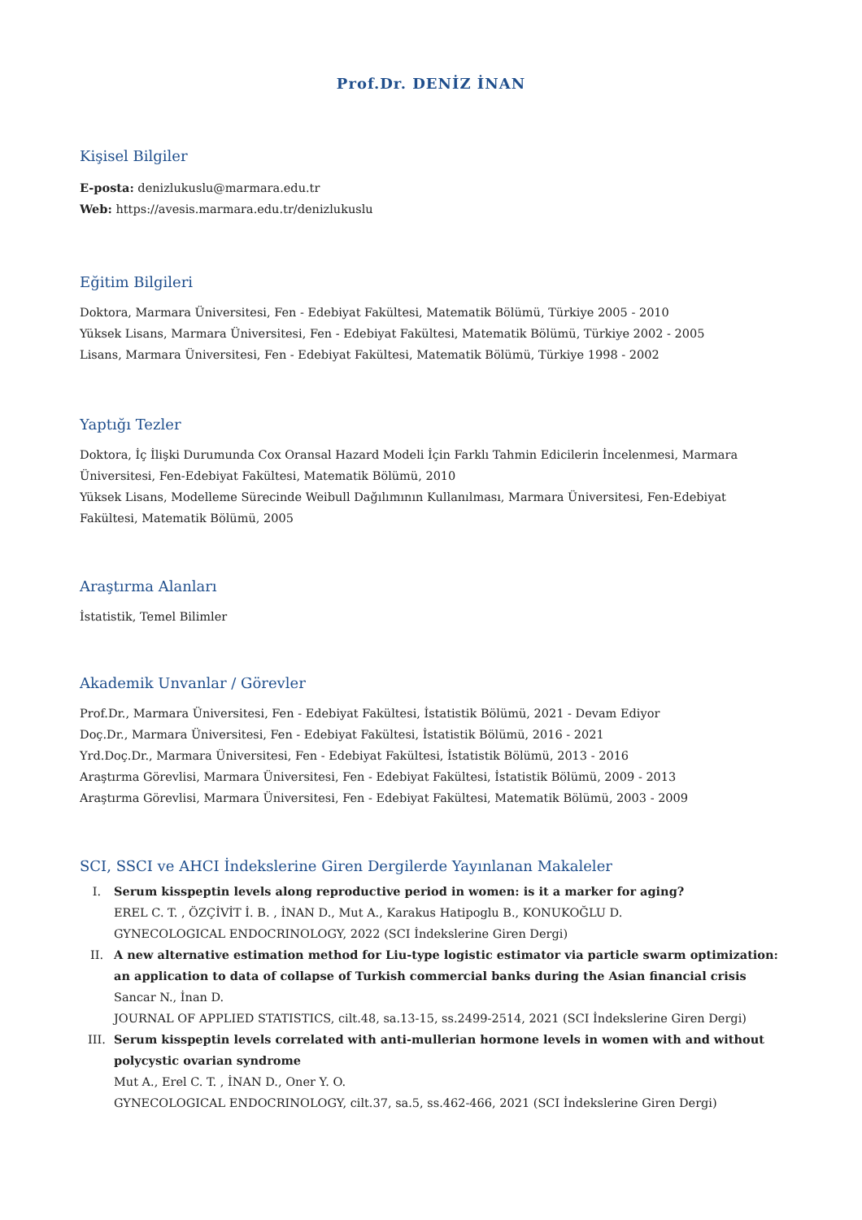Prof.Dr. DENİZ İNAN
Kişisel Bilgiler
E-posta: denizlukuslu@marmara.edu.tr
Web: https://avesis.marmara.edu.tr/denizlukuslu
Eğitim Bilgileri
Doktora, Marmara Üniversitesi, Fen - Edebiyat Fakültesi, Matematik Bölümü, Türkiye 2005 - 2010
Yüksek Lisans, Marmara Üniversitesi, Fen - Edebiyat Fakültesi, Matematik Bölümü, Türkiye 2002 - 2005
Lisans, Marmara Üniversitesi, Fen - Edebiyat Fakültesi, Matematik Bölümü, Türkiye 1998 - 2002
Yaptığı Tezler
Doktora, İç İlişki Durumunda Cox Oransal Hazard Modeli İçin Farklı Tahmin Edicilerin İncelenmesi, Marmara Üniversitesi, Fen-Edebiyat Fakültesi, Matematik Bölümü, 2010
Yüksek Lisans, Modelleme Sürecinde Weibull Dağılımının Kullanılması, Marmara Üniversitesi, Fen-Edebiyat Fakültesi, Matematik Bölümü, 2005
Araştırma Alanları
İstatistik, Temel Bilimler
Akademik Unvanlar / Görevler
Prof.Dr., Marmara Üniversitesi, Fen - Edebiyat Fakültesi, İstatistik Bölümü, 2021 - Devam Ediyor
Doç.Dr., Marmara Üniversitesi, Fen - Edebiyat Fakültesi, İstatistik Bölümü, 2016 - 2021
Yrd.Doç.Dr., Marmara Üniversitesi, Fen - Edebiyat Fakültesi, İstatistik Bölümü, 2013 - 2016
Araştırma Görevlisi, Marmara Üniversitesi, Fen - Edebiyat Fakültesi, İstatistik Bölümü, 2009 - 2013
Araştırma Görevlisi, Marmara Üniversitesi, Fen - Edebiyat Fakültesi, Matematik Bölümü, 2003 - 2009
SCI, SSCI ve AHCI İndekslerine Giren Dergilerde Yayınlanan Makaleler
I. Serum kisspeptin levels along reproductive period in women: is it a marker for aging?
EREL C. T. , ÖZÇİVİT İ. B. , İNAN D., Mut A., Karakus Hatipoglu B., KONUKOĞLU D.
GYNECOLOGICAL ENDOCRINOLOGY, 2022 (SCI İndekslerine Giren Dergi)
II. A new alternative estimation method for Liu-type logistic estimator via particle swarm optimization: an application to data of collapse of Turkish commercial banks during the Asian financial crisis
Sancar N., İnan D.
JOURNAL OF APPLIED STATISTICS, cilt.48, sa.13-15, ss.2499-2514, 2021 (SCI İndekslerine Giren Dergi)
III. Serum kisspeptin levels correlated with anti-mullerian hormone levels in women with and without polycystic ovarian syndrome
Mut A., Erel C. T. , İNAN D., Oner Y. O.
GYNECOLOGICAL ENDOCRINOLOGY, cilt.37, sa.5, ss.462-466, 2021 (SCI İndekslerine Giren Dergi)